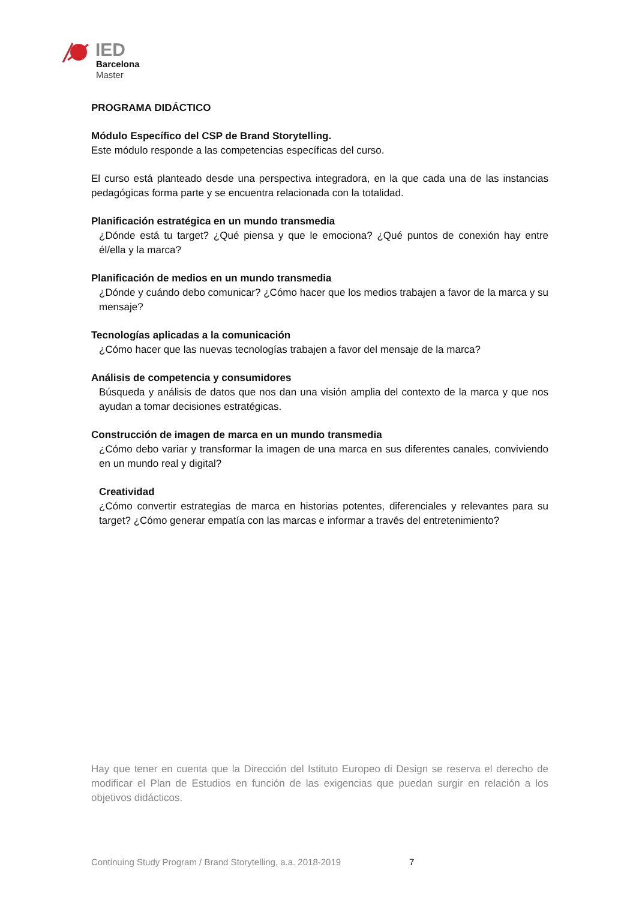IED
Barcelona
Master
PROGRAMA DIDÁCTICO
Módulo Específico del CSP de Brand Storytelling.
Este módulo responde a las competencias específicas del curso.
El curso está planteado desde una perspectiva integradora, en la que cada una de las instancias pedagógicas forma parte y se encuentra relacionada con la totalidad.
Planificación estratégica en un mundo transmedia
¿Dónde está tu target? ¿Qué piensa y que le emociona? ¿Qué puntos de conexión hay entre él/ella y la marca?
Planificación de medios en un mundo transmedia
¿Dónde y cuándo debo comunicar? ¿Cómo hacer que los medios trabajen a favor de la marca y su mensaje?
Tecnologías aplicadas a la comunicación
¿Cómo hacer que las nuevas tecnologías trabajen a favor del mensaje de la marca?
Análisis de competencia y consumidores
Búsqueda y análisis de datos que nos dan una visión amplia del contexto de la marca y que nos ayudan a tomar decisiones estratégicas.
Construcción de imagen de marca en un mundo transmedia
¿Cómo debo variar y transformar la imagen de una marca en sus diferentes canales, conviviendo en un mundo real y digital?
Creatividad
¿Cómo convertir estrategias de marca en historias potentes, diferenciales y relevantes para su target? ¿Cómo generar empatía con las marcas e informar a través del entretenimiento?
Hay que tener en cuenta que la Dirección del Istituto Europeo di Design se reserva el derecho de modificar el Plan de Estudios en función de las exigencias que puedan surgir en relación a los objetivos didácticos.
Continuing Study Program / Brand Storytelling, a.a. 2018-2019
7